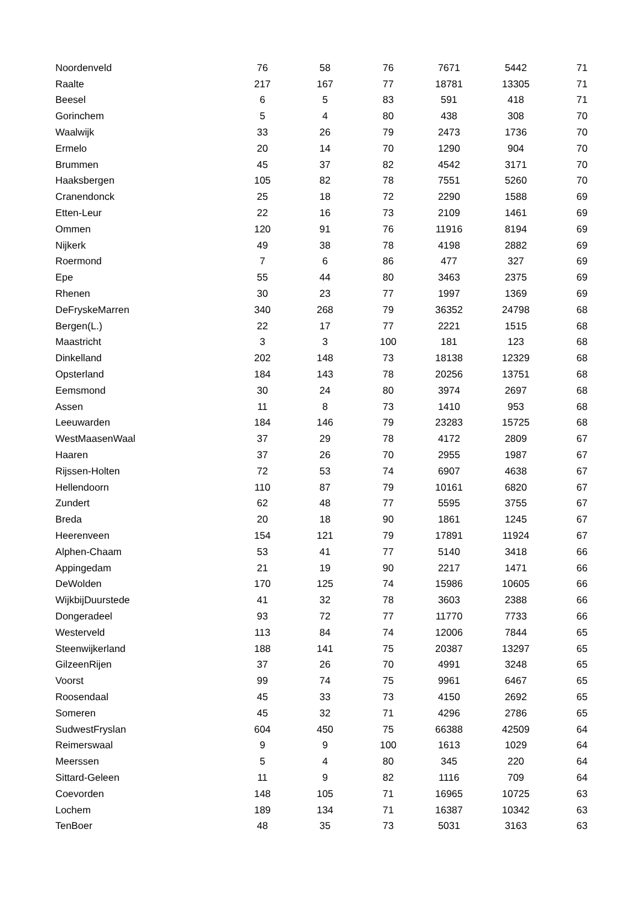| Noordenveld | 76 | 58 | 76 | 7671 | 5442 | 71 |
| Raalte | 217 | 167 | 77 | 18781 | 13305 | 71 |
| Beesel | 6 | 5 | 83 | 591 | 418 | 71 |
| Gorinchem | 5 | 4 | 80 | 438 | 308 | 70 |
| Waalwijk | 33 | 26 | 79 | 2473 | 1736 | 70 |
| Ermelo | 20 | 14 | 70 | 1290 | 904 | 70 |
| Brummen | 45 | 37 | 82 | 4542 | 3171 | 70 |
| Haaksbergen | 105 | 82 | 78 | 7551 | 5260 | 70 |
| Cranendonck | 25 | 18 | 72 | 2290 | 1588 | 69 |
| Etten-Leur | 22 | 16 | 73 | 2109 | 1461 | 69 |
| Ommen | 120 | 91 | 76 | 11916 | 8194 | 69 |
| Nijkerk | 49 | 38 | 78 | 4198 | 2882 | 69 |
| Roermond | 7 | 6 | 86 | 477 | 327 | 69 |
| Epe | 55 | 44 | 80 | 3463 | 2375 | 69 |
| Rhenen | 30 | 23 | 77 | 1997 | 1369 | 69 |
| DeFryskeMarren | 340 | 268 | 79 | 36352 | 24798 | 68 |
| Bergen(L.) | 22 | 17 | 77 | 2221 | 1515 | 68 |
| Maastricht | 3 | 3 | 100 | 181 | 123 | 68 |
| Dinkelland | 202 | 148 | 73 | 18138 | 12329 | 68 |
| Opsterland | 184 | 143 | 78 | 20256 | 13751 | 68 |
| Eemsmond | 30 | 24 | 80 | 3974 | 2697 | 68 |
| Assen | 11 | 8 | 73 | 1410 | 953 | 68 |
| Leeuwarden | 184 | 146 | 79 | 23283 | 15725 | 68 |
| WestMaasenWaal | 37 | 29 | 78 | 4172 | 2809 | 67 |
| Haaren | 37 | 26 | 70 | 2955 | 1987 | 67 |
| Rijssen-Holten | 72 | 53 | 74 | 6907 | 4638 | 67 |
| Hellendoorn | 110 | 87 | 79 | 10161 | 6820 | 67 |
| Zundert | 62 | 48 | 77 | 5595 | 3755 | 67 |
| Breda | 20 | 18 | 90 | 1861 | 1245 | 67 |
| Heerenveen | 154 | 121 | 79 | 17891 | 11924 | 67 |
| Alphen-Chaam | 53 | 41 | 77 | 5140 | 3418 | 66 |
| Appingedam | 21 | 19 | 90 | 2217 | 1471 | 66 |
| DeWolden | 170 | 125 | 74 | 15986 | 10605 | 66 |
| WijkbijDuurstede | 41 | 32 | 78 | 3603 | 2388 | 66 |
| Dongeradeel | 93 | 72 | 77 | 11770 | 7733 | 66 |
| Westerveld | 113 | 84 | 74 | 12006 | 7844 | 65 |
| Steenwijkerland | 188 | 141 | 75 | 20387 | 13297 | 65 |
| GilzeenRijen | 37 | 26 | 70 | 4991 | 3248 | 65 |
| Voorst | 99 | 74 | 75 | 9961 | 6467 | 65 |
| Roosendaal | 45 | 33 | 73 | 4150 | 2692 | 65 |
| Someren | 45 | 32 | 71 | 4296 | 2786 | 65 |
| SudwestFryslan | 604 | 450 | 75 | 66388 | 42509 | 64 |
| Reimerswaal | 9 | 9 | 100 | 1613 | 1029 | 64 |
| Meerssen | 5 | 4 | 80 | 345 | 220 | 64 |
| Sittard-Geleen | 11 | 9 | 82 | 1116 | 709 | 64 |
| Coevorden | 148 | 105 | 71 | 16965 | 10725 | 63 |
| Lochem | 189 | 134 | 71 | 16387 | 10342 | 63 |
| TenBoer | 48 | 35 | 73 | 5031 | 3163 | 63 |